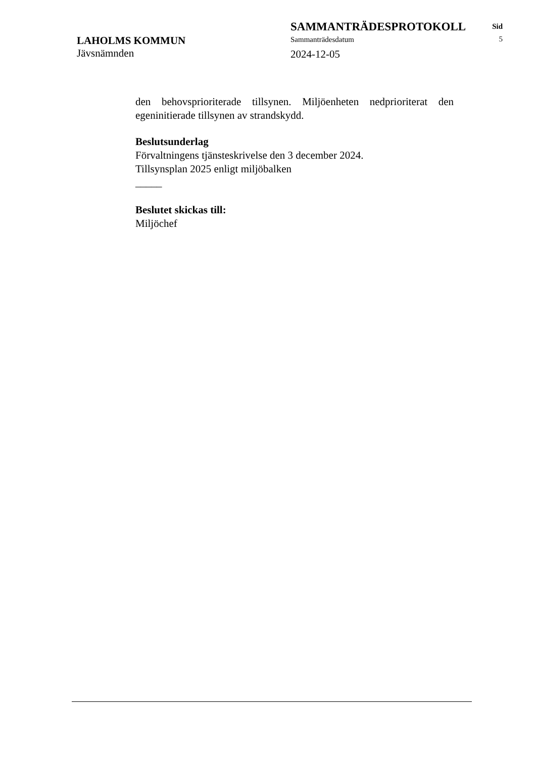LAHOLMS KOMMUN
Jävsnämnden
SAMMANTRÄDESPROTOKOLL
Sammanträdesdatum
2024-12-05
Sid
5
den behovsprioriterade tillsynen. Miljöenheten nedprioriterat den egeninitierade tillsynen av strandskydd.
Beslutsunderlag
Förvaltningens tjänsteskrivelse den 3 december 2024.
Tillsynsplan 2025 enligt miljöbalken
_____
Beslutet skickas till:
Miljöchef